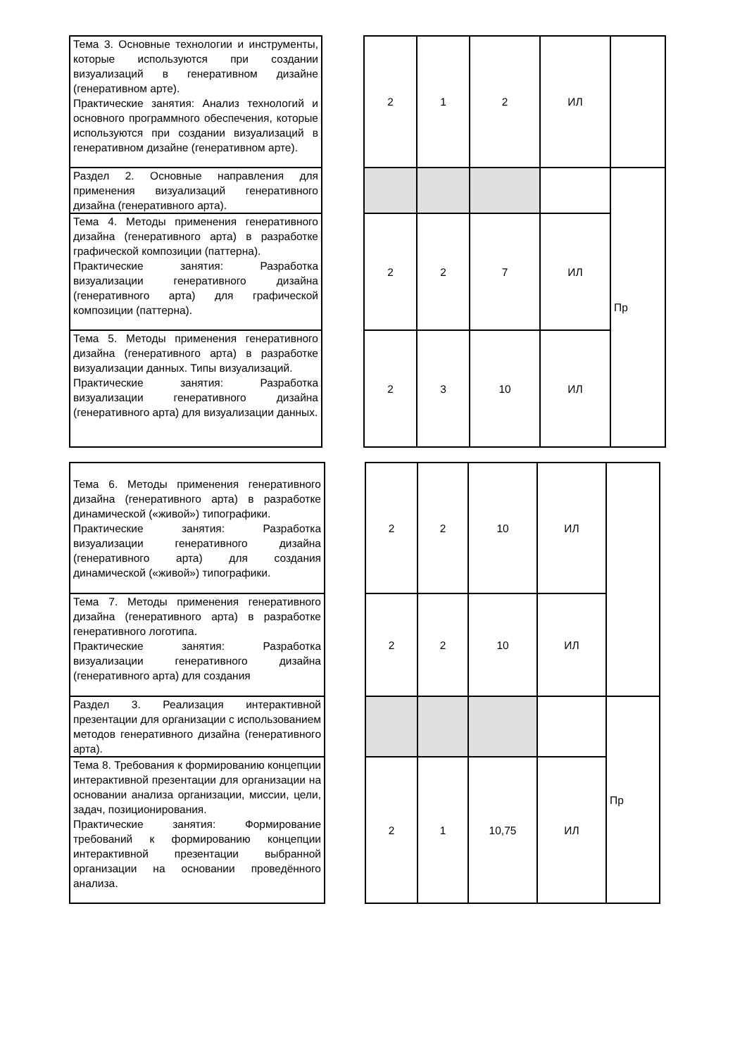| Тема 3. Основные технологии и инструменты, которые используются при создании визуализаций в генеративном дизайне (генеративном арте). Практические занятия: Анализ технологий и основного программного обеспечения, которые используются при создании визуализаций в генеративном дизайне (генеративном арте). | | 2 | 1 | 2 | ИЛ | |
| Раздел 2. Основные направления для применения визуализаций генеративного дизайна (генеративного арта). | | | | | | Пр |
| Тема 4. Методы применения генеративного дизайна (генеративного арта) в разработке графической композиции (паттерна). Практические занятия: Разработка визуализации генеративного дизайна (генеративного арта) для графической композиции (паттерна). | | 2 | 2 | 7 | ИЛ | |
| Тема 5. Методы применения генеративного дизайна (генеративного арта) в разработке визуализации данных. Типы визуализаций. Практические занятия: Разработка визуализации генеративного дизайна (генеративного арта) для визуализации данных. | | 2 | 3 | 10 | ИЛ | |
| Тема 6. Методы применения генеративного дизайна (генеративного арта) в разработке динамической («живой») типографики. Практические занятия: Разработка визуализации генеративного дизайна (генеративного арта) для создания динамической («живой») типографики. | | 2 | 2 | 10 | ИЛ | |
| Тема 7. Методы применения генеративного дизайна (генеративного арта) в разработке генеративного логотипа. Практические занятия: Разработка визуализации генеративного дизайна (генеративного арта) для создания | | 2 | 2 | 10 | ИЛ | |
| Раздел 3. Реализация интерактивной презентации для организации с использованием методов генеративного дизайна (генеративного арта). | | | | | | Пр |
| Тема 8. Требования к формированию концепции интерактивной презентации для организации на основании анализа организации, миссии, цели, задач, позиционирования. Практические занятия: Формирование требований к формированию концепции интерактивной презентации выбранной организации на основании проведённого анализа. | | 2 | 1 | 10,75 | ИЛ | |